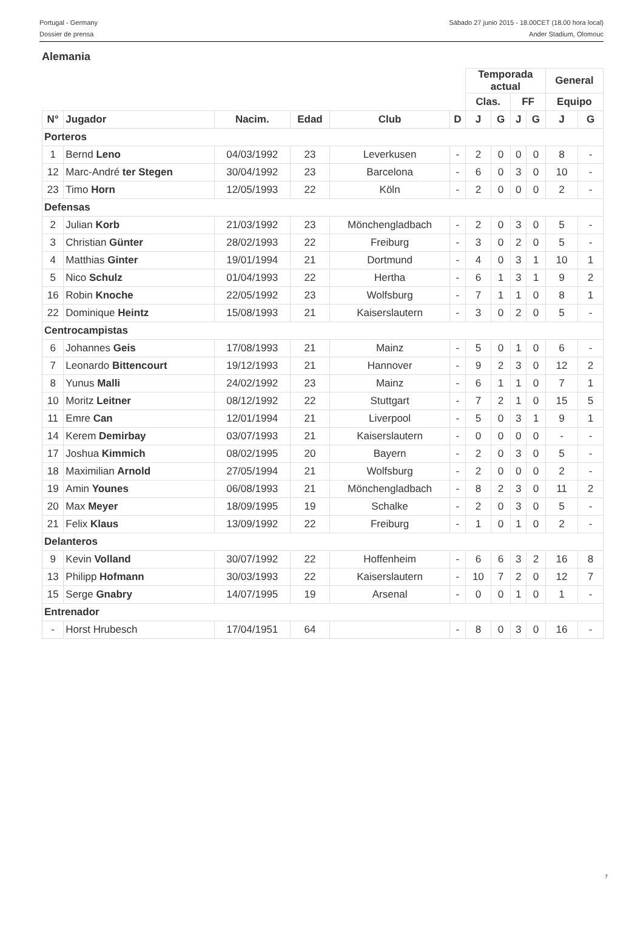Portugal - Germany
Dossier de prensa
Sábado 27 junio 2015 - 18.00CET (18.00 hora local)
Ander Stadium, Olomouc
Alemania
| | | | | | | Temporada actual | | | | General | |
| --- | --- | --- | --- | --- | --- | --- | --- | --- | --- | --- | --- |
| | | | | | | Clas. | | FF | | Equipo | |
| N° | Jugador | Nacim. | Edad | Club | D | J | G | J | G | J | G |
| Porteros | | | | | | | | | | | |
| 1 | Bernd Leno | 04/03/1992 | 23 | Leverkusen | - | 2 | 0 | 0 | 0 | 8 | - |
| 12 | Marc-André ter Stegen | 30/04/1992 | 23 | Barcelona | - | 6 | 0 | 3 | 0 | 10 | - |
| 23 | Timo Horn | 12/05/1993 | 22 | Köln | - | 2 | 0 | 0 | 0 | 2 | - |
| Defensas | | | | | | | | | | | |
| 2 | Julian Korb | 21/03/1992 | 23 | Mönchengladbach | - | 2 | 0 | 3 | 0 | 5 | - |
| 3 | Christian Günter | 28/02/1993 | 22 | Freiburg | - | 3 | 0 | 2 | 0 | 5 | - |
| 4 | Matthias Ginter | 19/01/1994 | 21 | Dortmund | - | 4 | 0 | 3 | 1 | 10 | 1 |
| 5 | Nico Schulz | 01/04/1993 | 22 | Hertha | - | 6 | 1 | 3 | 1 | 9 | 2 |
| 16 | Robin Knoche | 22/05/1992 | 23 | Wolfsburg | - | 7 | 1 | 1 | 0 | 8 | 1 |
| 22 | Dominique Heintz | 15/08/1993 | 21 | Kaiserslautern | - | 3 | 0 | 2 | 0 | 5 | - |
| Centrocampistas | | | | | | | | | | | |
| 6 | Johannes Geis | 17/08/1993 | 21 | Mainz | - | 5 | 0 | 1 | 0 | 6 | - |
| 7 | Leonardo Bittencourt | 19/12/1993 | 21 | Hannover | - | 9 | 2 | 3 | 0 | 12 | 2 |
| 8 | Yunus Malli | 24/02/1992 | 23 | Mainz | - | 6 | 1 | 1 | 0 | 7 | 1 |
| 10 | Moritz Leitner | 08/12/1992 | 22 | Stuttgart | - | 7 | 2 | 1 | 0 | 15 | 5 |
| 11 | Emre Can | 12/01/1994 | 21 | Liverpool | - | 5 | 0 | 3 | 1 | 9 | 1 |
| 14 | Kerem Demirbay | 03/07/1993 | 21 | Kaiserslautern | - | 0 | 0 | 0 | 0 | - | - |
| 17 | Joshua Kimmich | 08/02/1995 | 20 | Bayern | - | 2 | 0 | 3 | 0 | 5 | - |
| 18 | Maximilian Arnold | 27/05/1994 | 21 | Wolfsburg | - | 2 | 0 | 0 | 0 | 2 | - |
| 19 | Amin Younes | 06/08/1993 | 21 | Mönchengladbach | - | 8 | 2 | 3 | 0 | 11 | 2 |
| 20 | Max Meyer | 18/09/1995 | 19 | Schalke | - | 2 | 0 | 3 | 0 | 5 | - |
| 21 | Felix Klaus | 13/09/1992 | 22 | Freiburg | - | 1 | 0 | 1 | 0 | 2 | - |
| Delanteros | | | | | | | | | | | |
| 9 | Kevin Volland | 30/07/1992 | 22 | Hoffenheim | - | 6 | 6 | 3 | 2 | 16 | 8 |
| 13 | Philipp Hofmann | 30/03/1993 | 22 | Kaiserslautern | - | 10 | 7 | 2 | 0 | 12 | 7 |
| 15 | Serge Gnabry | 14/07/1995 | 19 | Arsenal | - | 0 | 0 | 1 | 0 | 1 | - |
| Entrenador | | | | | | | | | | | |
| - | Horst Hrubesch | 17/04/1951 | 64 | | - | 8 | 0 | 3 | 0 | 16 | - |
7